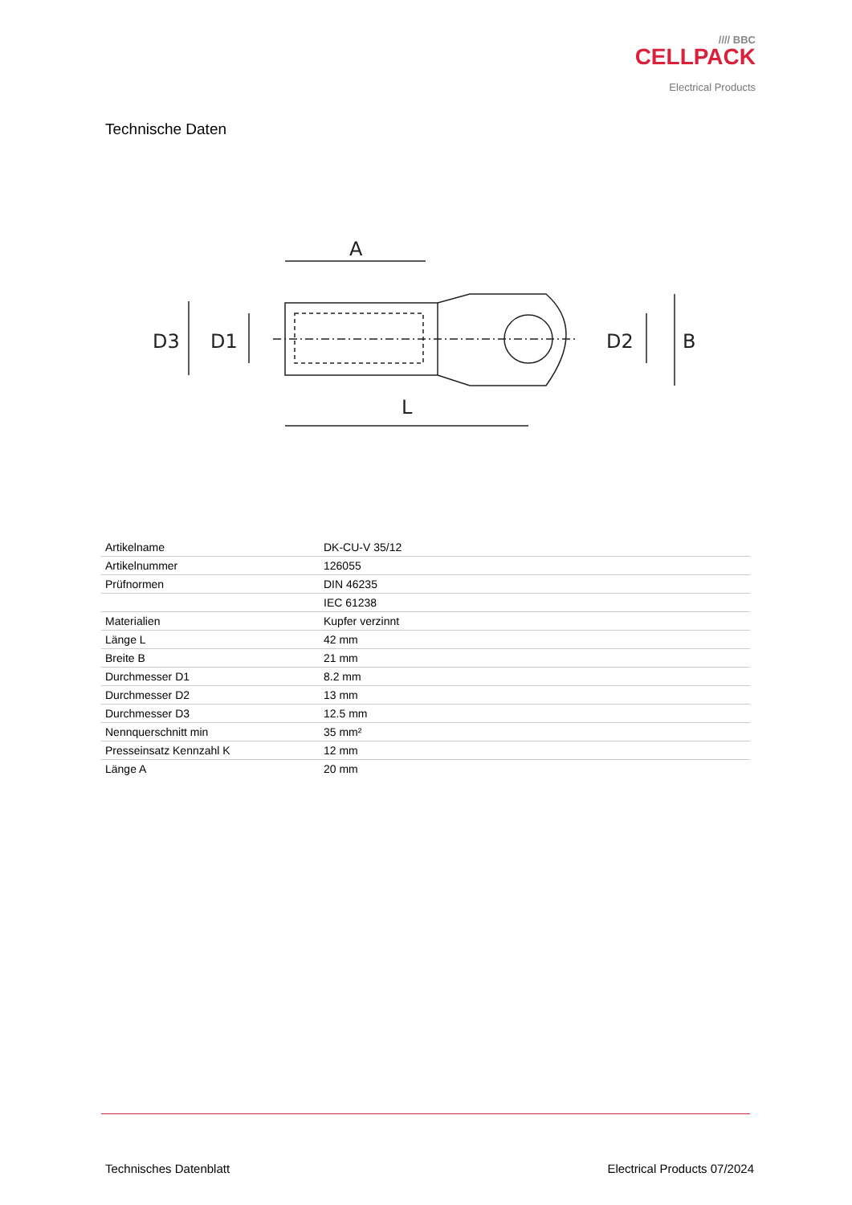//// BBC
CELLPACK
Electrical Products
Technische Daten
A
L
D3
D1
D2
B
| Artikelname | DK-CU-V 35/12 |
| Artikelnummer | 126055 |
| Prüfnormen | DIN 46235 |
| | IEC 61238 |
| Materialien | Kupfer verzinnt |
| Länge L | 42 mm |
| Breite B | 21 mm |
| Durchmesser D1 | 8.2 mm |
| Durchmesser D2 | 13 mm |
| Durchmesser D3 | 12.5 mm |
| Nennquerschnitt min | 35 mm² |
| Presseinsatz Kennzahl K | 12 mm |
| Länge A | 20 mm |
Technisches Datenblatt Electrical Products 07/2024